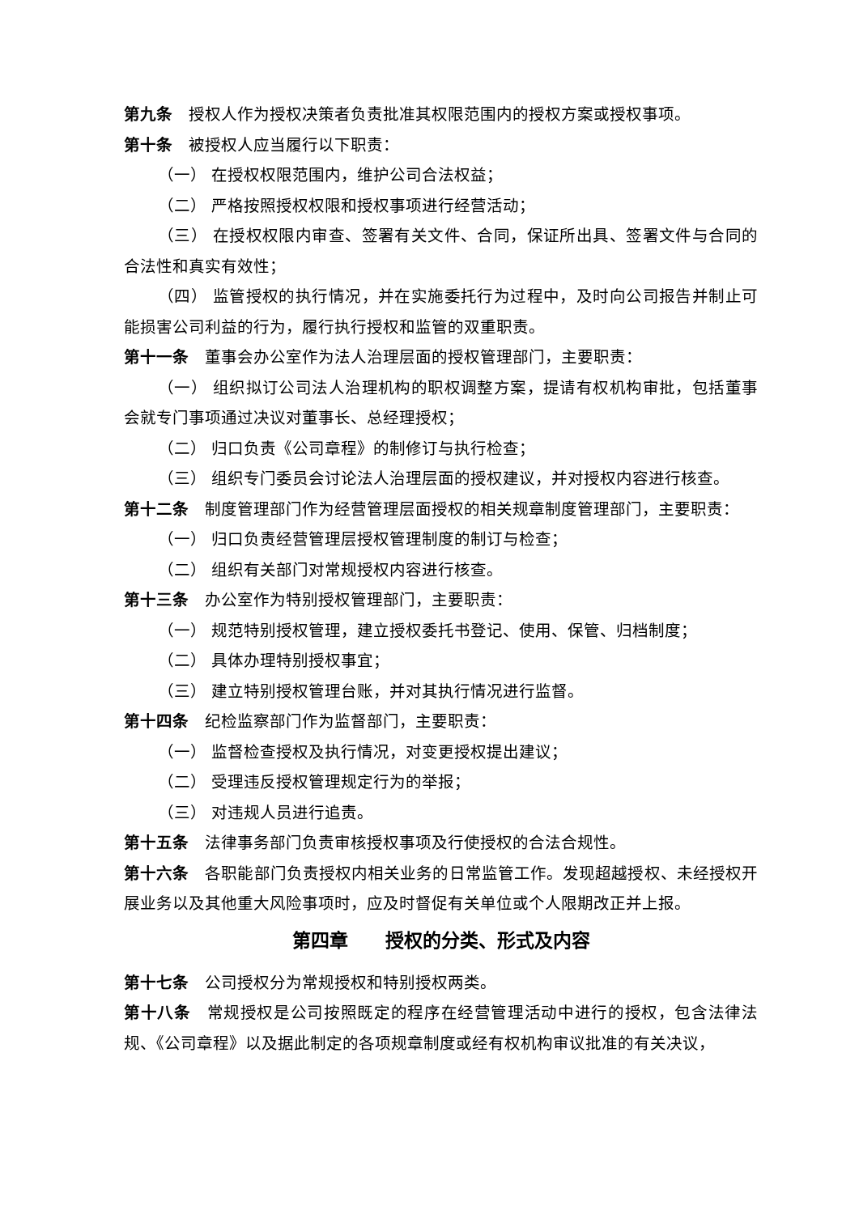第九条 授权人作为授权决策者负责批准其权限范围内的授权方案或授权事项。
第十条 被授权人应当履行以下职责：
（一） 在授权权限范围内，维护公司合法权益；
（二） 严格按照授权权限和授权事项进行经营活动；
（三） 在授权权限内审查、签署有关文件、合同，保证所出具、签署文件与合同的合法性和真实有效性；
（四） 监管授权的执行情况，并在实施委托行为过程中，及时向公司报告并制止可能损害公司利益的行为，履行执行授权和监管的双重职责。
第十一条 董事会办公室作为法人治理层面的授权管理部门，主要职责：
（一） 组织拟订公司法人治理机构的职权调整方案，提请有权机构审批，包括董事会就专门事项通过决议对董事长、总经理授权；
（二） 归口负责《公司章程》的制修订与执行检查；
（三） 组织专门委员会讨论法人治理层面的授权建议，并对授权内容进行核查。
第十二条 制度管理部门作为经营管理层面授权的相关规章制度管理部门，主要职责：
（一） 归口负责经营管理层授权管理制度的制订与检查；
（二） 组织有关部门对常规授权内容进行核查。
第十三条 办公室作为特别授权管理部门，主要职责：
（一） 规范特别授权管理，建立授权委托书登记、使用、保管、归档制度；
（二） 具体办理特别授权事宜；
（三） 建立特别授权管理台账，并对其执行情况进行监督。
第十四条 纪检监察部门作为监督部门，主要职责：
（一） 监督检查授权及执行情况，对变更授权提出建议；
（二） 受理违反授权管理规定行为的举报；
（三） 对违规人员进行追责。
第十五条 法律事务部门负责审核授权事项及行使授权的合法合规性。
第十六条 各职能部门负责授权内相关业务的日常监管工作。发现超越授权、未经授权开展业务以及其他重大风险事项时，应及时督促有关单位或个人限期改正并上报。
第四章　　授权的分类、形式及内容
第十七条 公司授权分为常规授权和特别授权两类。
第十八条 常规授权是公司按照既定的程序在经营管理活动中进行的授权，包含法律法规、《公司章程》以及据此制定的各项规章制度或经有权机构审议批准的有关决议，